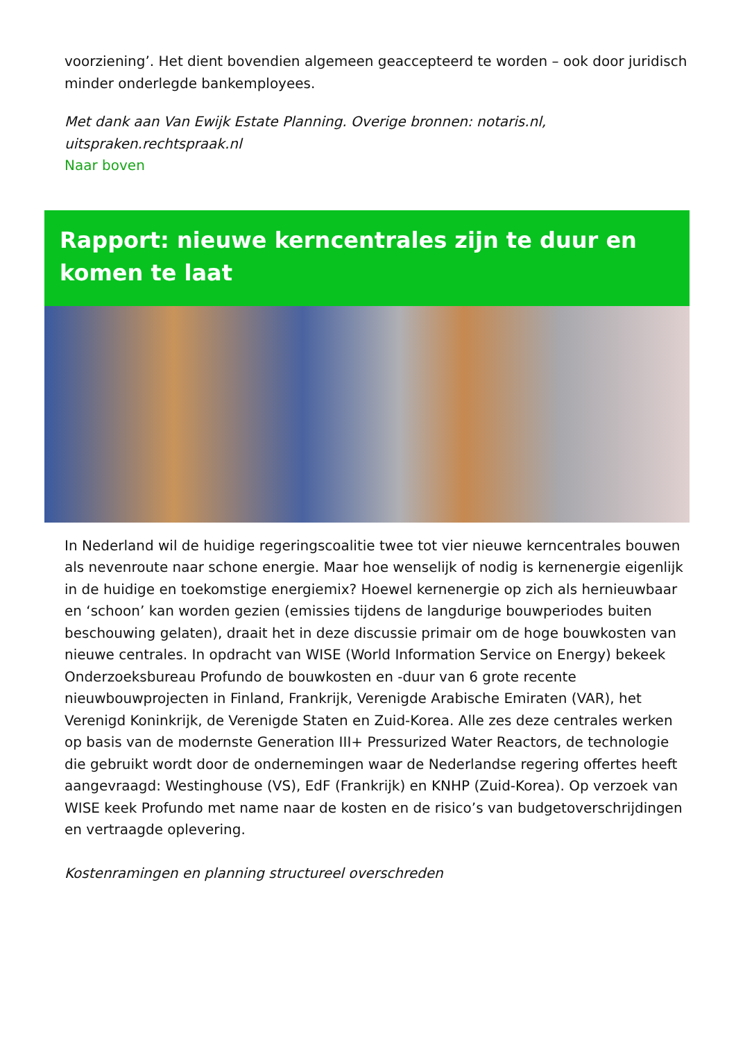voorziening’. Het dient bovendien algemeen geaccepteerd te worden – ook door juridisch minder onderlegde bankemployees.
Met dank aan Van Ewijk Estate Planning. Overige bronnen: notaris.nl, uitspraken.rechtspraak.nl
Naar boven
Rapport: nieuwe kerncentrales zijn te duur en komen te laat
In Nederland wil de huidige regeringscoalitie twee tot vier nieuwe kerncentrales bouwen als nevenroute naar schone energie. Maar hoe wenselijk of nodig is kernenergie eigenlijk in de huidige en toekomstige energiemix? Hoewel kernenergie op zich als hernieuwbaar en ‘schoon’ kan worden gezien (emissies tijdens de langdurige bouwperiodes buiten beschouwing gelaten), draait het in deze discussie primair om de hoge bouwkosten van nieuwe centrales. In opdracht van WISE (World Information Service on Energy) bekeek Onderzoeksbureau Profundo de bouwkosten en -duur van 6 grote recente nieuwbouwprojecten in Finland, Frankrijk, Verenigde Arabische Emiraten (VAR), het Verenigd Koninkrijk, de Verenigde Staten en Zuid-Korea. Alle zes deze centrales werken op basis van de modernste Generation III+ Pressurized Water Reactors, de technologie die gebruikt wordt door de ondernemingen waar de Nederlandse regering offertes heeft aangevraagd: Westinghouse (VS), EdF (Frankrijk) en KNHP (Zuid-Korea). Op verzoek van WISE keek Profundo met name naar de kosten en de risico’s van budgetoverschrijdingen en vertraagde oplevering.
Kostenramingen en planning structureel overschreden